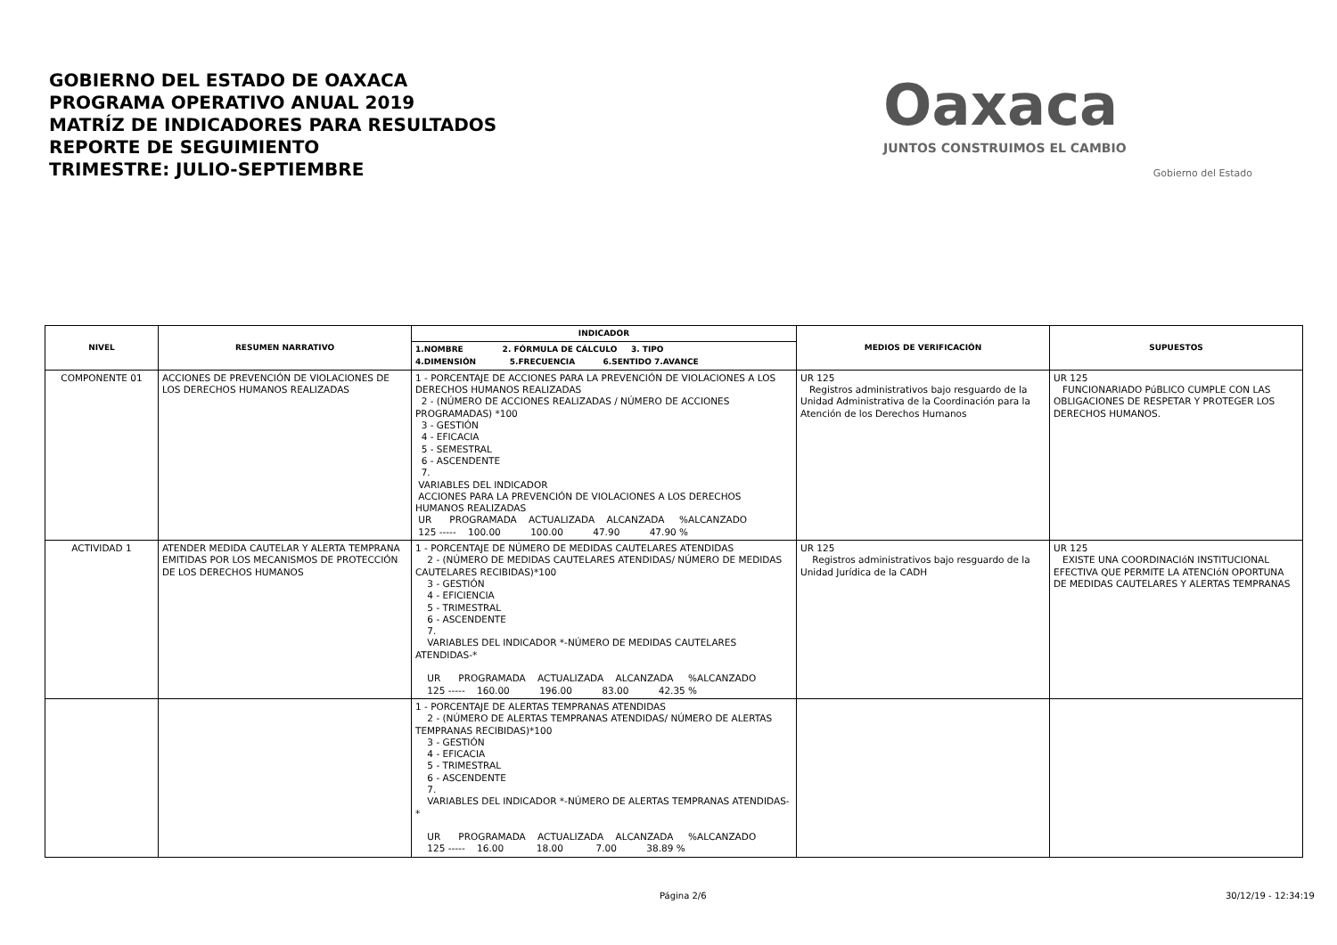GOBIERNO DEL ESTADO DE OAXACA
PROGRAMA OPERATIVO ANUAL 2019
MATRÍZ DE INDICADORES PARA RESULTADOS
REPORTE DE SEGUIMIENTO
TRIMESTRE: JULIO-SEPTIEMBRE
Oaxaca
JUNTOS CONSTRUIMOS EL CAMBIO
Gobierno del Estado
| NIVEL | RESUMEN NARRATIVO | INDICADOR | MEDIOS DE VERIFICACIÓN | SUPUESTOS |
| --- | --- | --- | --- | --- |
| | | 1.NOMBRE 2. FÓRMULA DE CÁLCULO 3. TIPO 4.DIMENSIÓN 5.FRECUENCIA 6.SENTIDO 7.AVANCE | | |
| COMPONENTE 01 | ACCIONES DE PREVENCIÓN DE VIOLACIONES DE LOS DERECHOS HUMANOS REALIZADAS | 1 - PORCENTAJE DE ACCIONES PARA LA PREVENCIÓN DE VIOLACIONES A LOS DERECHOS HUMANOS REALIZADAS 2 - (NÚMERO DE ACCIONES REALIZADAS / NÚMERO DE ACCIONES PROGRAMADAS) *100 3 - GESTIÓN 4 - EFICACIA 5 - SEMESTRAL 6 - ASCENDENTE 7. VARIABLES DEL INDICADOR ACCIONES PARA LA PREVENCIÓN DE VIOLACIONES A LOS DERECHOS HUMANOS REALIZADAS UR PROGRAMADA ACTUALIZADA ALCANZADA %ALCANZADO 125 ----- 100.00 100.00 47.90 47.90 % | UR 125 Registros administrativos bajo resguardo de la Unidad Administrativa de la Coordinación para la Atención de los Derechos Humanos | UR 125 FUNCIONARIADO PúBLICO CUMPLE CON LAS OBLIGACIONES DE RESPETAR Y PROTEGER LOS DERECHOS HUMANOS. |
| ACTIVIDAD 1 | ATENDER MEDIDA CAUTELAR Y ALERTA TEMPRANA EMITIDAS POR LOS MECANISMOS DE PROTECCIÓN DE LOS DERECHOS HUMANOS | 1 - PORCENTAJE DE NÚMERO DE MEDIDAS CAUTELARES ATENDIDAS 2 - (NÚMERO DE MEDIDAS CAUTELARES ATENDIDAS/ NÚMERO DE MEDIDAS CAUTELARES RECIBIDAS)*100 3 - GESTIÓN 4 - EFICIENCIA 5 - TRIMESTRAL 6 - ASCENDENTE 7. VARIABLES DEL INDICADOR *-NÚMERO DE MEDIDAS CAUTELARES ATENDIDAS-* UR PROGRAMADA ACTUALIZADA ALCANZADA %ALCANZADO 125 ----- 160.00 196.00 83.00 42.35 % | UR 125 Registros administrativos bajo resguardo de la Unidad Jurídica de la CADH | UR 125 EXISTE UNA COORDINACIóN INSTITUCIONAL EFECTIVA QUE PERMITE LA ATENCIóN OPORTUNA DE MEDIDAS CAUTELARES Y ALERTAS TEMPRANAS |
| | | 1 - PORCENTAJE DE ALERTAS TEMPRANAS ATENDIDAS 2 - (NÚMERO DE ALERTAS TEMPRANAS ATENDIDAS/ NÚMERO DE ALERTAS TEMPRANAS RECIBIDAS)*100 3 - GESTIÓN 4 - EFICACIA 5 - TRIMESTRAL 6 - ASCENDENTE 7. VARIABLES DEL INDICADOR *-NÚMERO DE ALERTAS TEMPRANAS ATENDIDAS-* UR PROGRAMADA ACTUALIZADA ALCANZADA %ALCANZADO 125 ----- 16.00 18.00 7.00 38.89 % | | |
Página 2/6 30/12/19 - 12:34:19